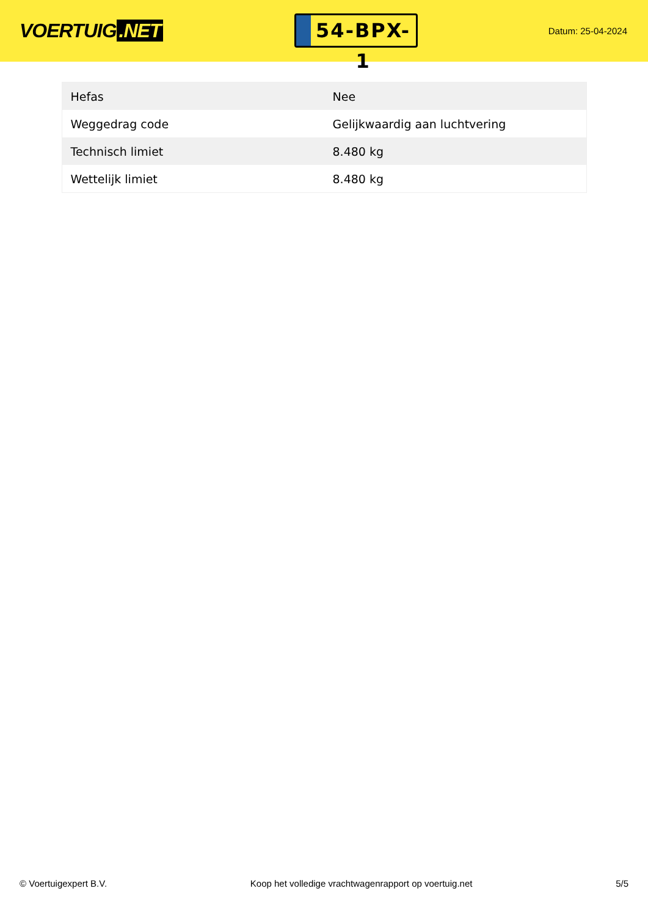VOERTUIG.NET
54-BPX-1
Datum: 25-04-2024
| Hefas | Nee |
| Weggedrag code | Gelijkwaardig aan luchtvering |
| Technisch limiet | 8.480 kg |
| Wettelijk limiet | 8.480 kg |
© Voertuigexpert B.V. Koop het volledige vrachtwagenrapport op voertuig.net 5/5